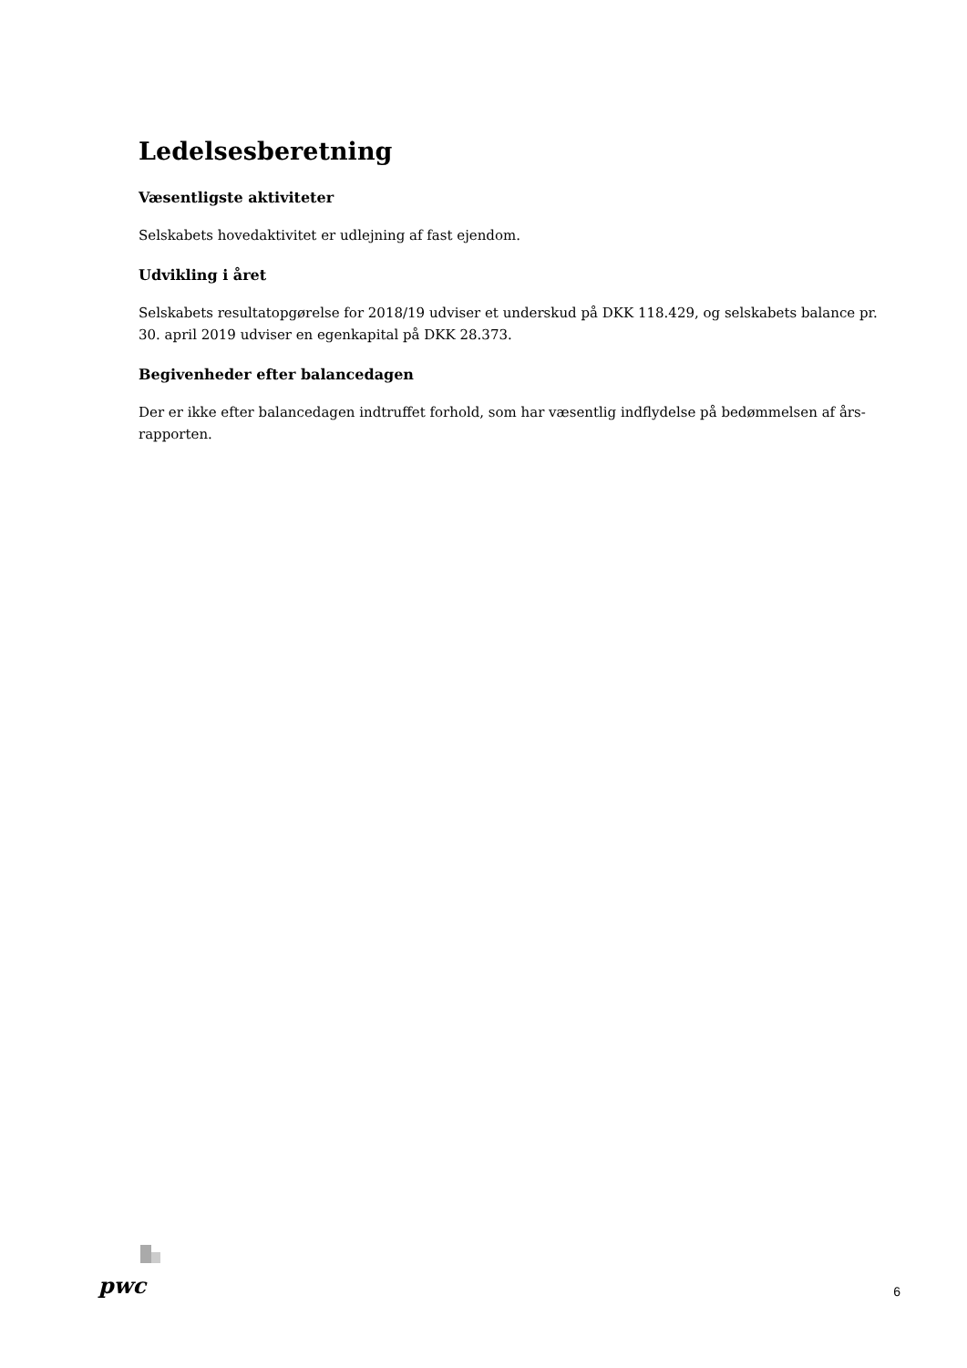Ledelsesberetning
Væsentligste aktiviteter
Selskabets hovedaktivitet er udlejning af fast ejendom.
Udvikling i året
Selskabets resultatopgørelse for 2018/19 udviser et underskud på DKK 118.429, og selskabets balance pr. 30. april 2019 udviser en egenkapital på DKK 28.373.
Begivenheder efter balancedagen
Der er ikke efter balancedagen indtruffet forhold, som har væsentlig indflydelse på bedømmelsen af års-rapporten.
pwc
6